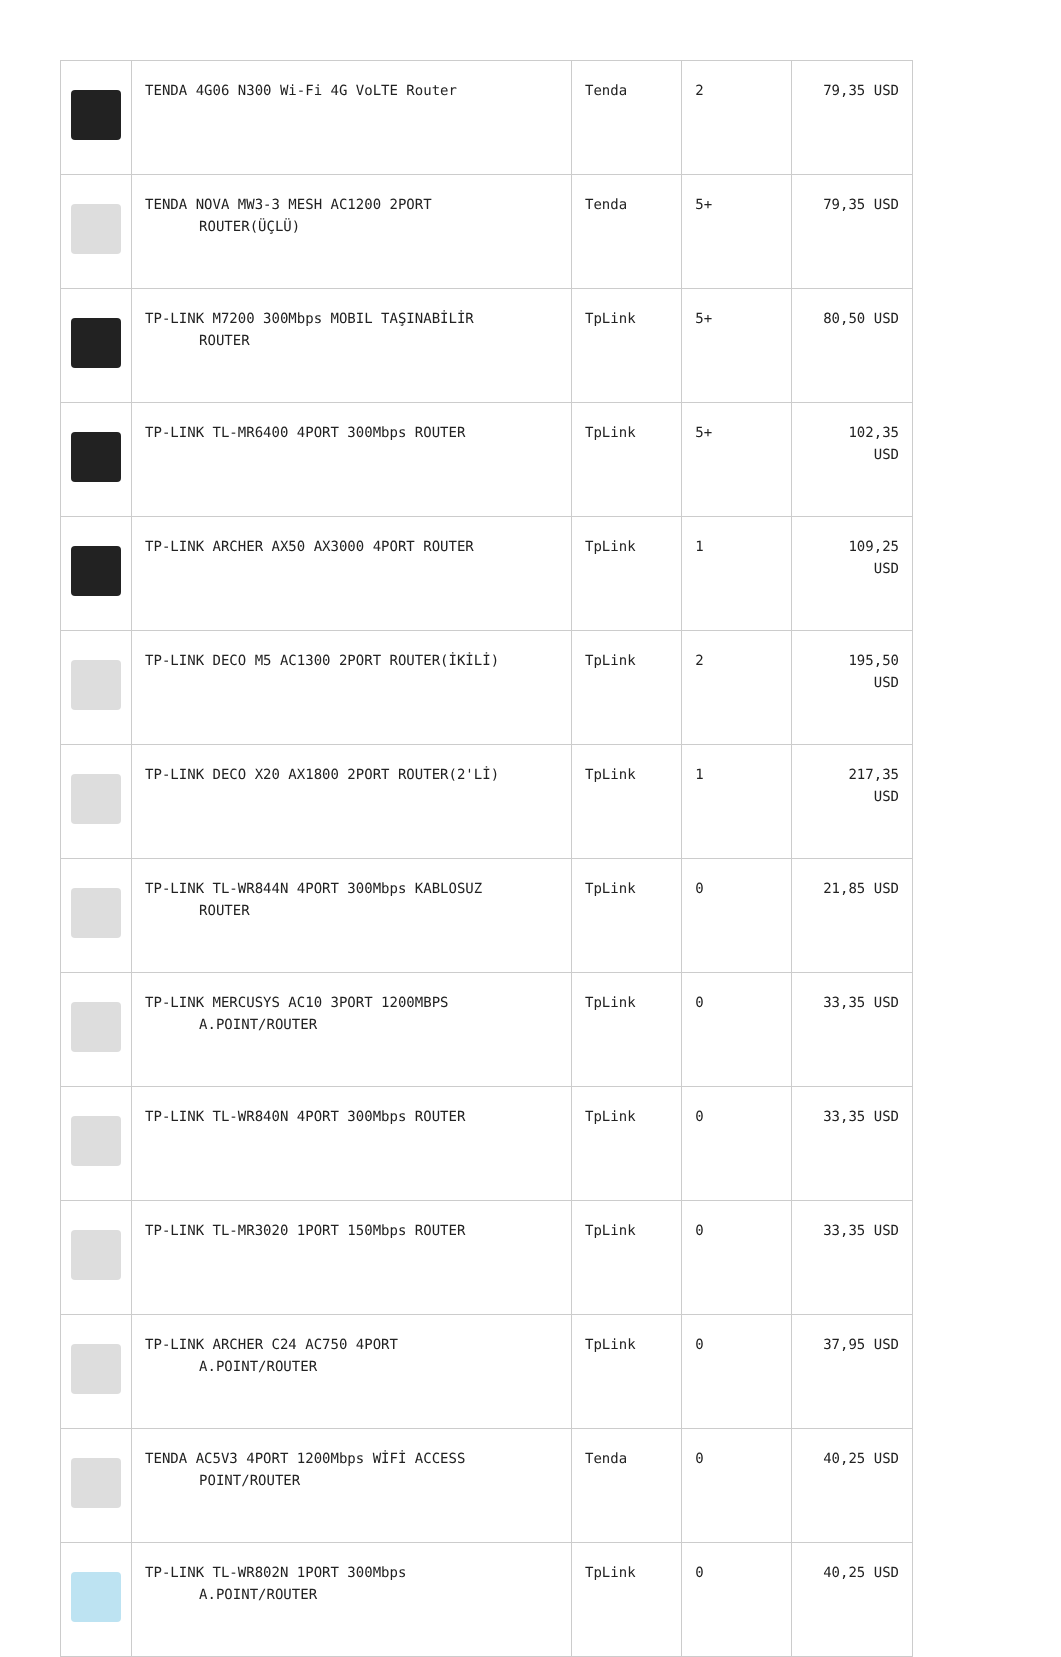| | TENDA 4G06 N300 Wi-Fi 4G VoLTE Router | Tenda | 2 | 79,35 USD |
| | TENDA NOVA MW3-3 MESH AC1200 2PORT ROUTER(ÜÇLÜ) | Tenda | 5+ | 79,35 USD |
| | TP-LINK M7200 300Mbps MOBIL TAŞINABİLİR ROUTER | TpLink | 5+ | 80,50 USD |
| | TP-LINK TL-MR6400 4PORT 300Mbps ROUTER | TpLink | 5+ | 102,35 USD |
| | TP-LINK ARCHER AX50 AX3000 4PORT ROUTER | TpLink | 1 | 109,25 USD |
| | TP-LINK DECO M5 AC1300 2PORT ROUTER(İKİLİ) | TpLink | 2 | 195,50 USD |
| | TP-LINK DECO X20 AX1800 2PORT ROUTER(2'Lİ) | TpLink | 1 | 217,35 USD |
| | TP-LINK TL-WR844N 4PORT 300Mbps KABLOSUZ ROUTER | TpLink | 0 | 21,85 USD |
| | TP-LINK MERCUSYS AC10 3PORT 1200MBPS A.POINT/ROUTER | TpLink | 0 | 33,35 USD |
| | TP-LINK TL-WR840N 4PORT 300Mbps ROUTER | TpLink | 0 | 33,35 USD |
| | TP-LINK TL-MR3020 1PORT 150Mbps ROUTER | TpLink | 0 | 33,35 USD |
| | TP-LINK ARCHER C24 AC750 4PORT A.POINT/ROUTER | TpLink | 0 | 37,95 USD |
| | TENDA AC5V3 4PORT 1200Mbps WİFİ ACCESS POINT/ROUTER | Tenda | 0 | 40,25 USD |
| | TP-LINK TL-WR802N 1PORT 300Mbps A.POINT/ROUTER | TpLink | 0 | 40,25 USD |